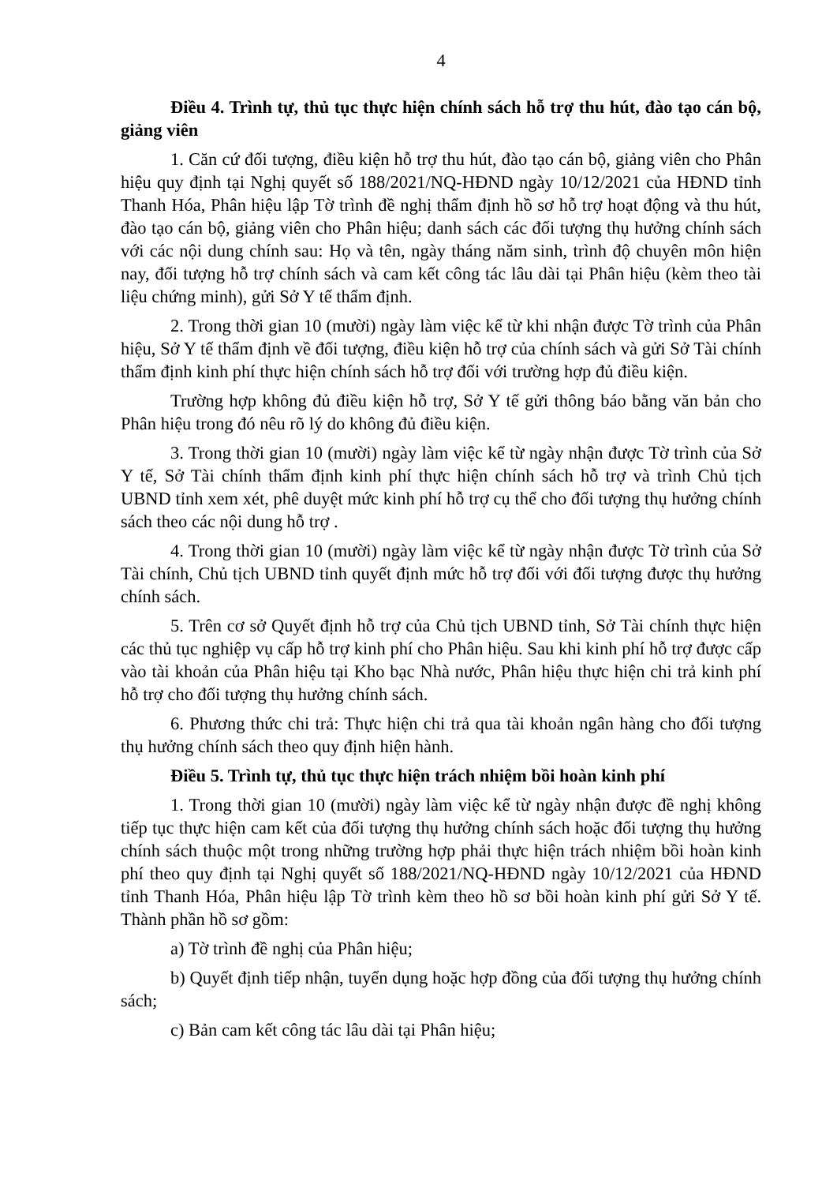4
Điều 4. Trình tự, thủ tục thực hiện chính sách hỗ trợ thu hút, đào tạo cán bộ, giảng viên
1. Căn cứ đối tượng, điều kiện hỗ trợ thu hút, đào tạo cán bộ, giảng viên cho Phân hiệu quy định tại Nghị quyết số 188/2021/NQ-HĐND ngày 10/12/2021 của HĐND tỉnh Thanh Hóa, Phân hiệu lập Tờ trình đề nghị thẩm định hồ sơ hỗ trợ hoạt động và thu hút, đào tạo cán bộ, giảng viên cho Phân hiệu; danh sách các đối tượng thụ hưởng chính sách với các nội dung chính sau: Họ và tên, ngày tháng năm sinh, trình độ chuyên môn hiện nay, đối tượng hỗ trợ chính sách và cam kết công tác lâu dài tại Phân hiệu (kèm theo tài liệu chứng minh), gửi Sở Y tế thẩm định.
2. Trong thời gian 10 (mười) ngày làm việc kể từ khi nhận được Tờ trình của Phân hiệu, Sở Y tế thẩm định về đối tượng, điều kiện hỗ trợ của chính sách và gửi Sở Tài chính thẩm định kinh phí thực hiện chính sách hỗ trợ đối với trường hợp đủ điều kiện.
Trường hợp không đủ điều kiện hỗ trợ, Sở Y tế gửi thông báo bằng văn bản cho Phân hiệu trong đó nêu rõ lý do không đủ điều kiện.
3. Trong thời gian 10 (mười) ngày làm việc kể từ ngày nhận được Tờ trình của Sở Y tế, Sở Tài chính thẩm định kinh phí thực hiện chính sách hỗ trợ và trình Chủ tịch UBND tỉnh xem xét, phê duyệt mức kinh phí hỗ trợ cụ thể cho đối tượng thụ hưởng chính sách theo các nội dung hỗ trợ .
4. Trong thời gian 10 (mười) ngày làm việc kể từ ngày nhận được Tờ trình của Sở Tài chính, Chủ tịch UBND tỉnh quyết định mức hỗ trợ đối với đối tượng được thụ hưởng chính sách.
5. Trên cơ sở Quyết định hỗ trợ của Chủ tịch UBND tỉnh, Sở Tài chính thực hiện các thủ tục nghiệp vụ cấp hỗ trợ kinh phí cho Phân hiệu. Sau khi kinh phí hỗ trợ được cấp vào tài khoản của Phân hiệu tại Kho bạc Nhà nước, Phân hiệu thực hiện chi trả kinh phí hỗ trợ cho đối tượng thụ hưởng chính sách.
6. Phương thức chi trả: Thực hiện chi trả qua tài khoản ngân hàng cho đối tượng thụ hưởng chính sách theo quy định hiện hành.
Điều 5. Trình tự, thủ tục thực hiện trách nhiệm bồi hoàn kinh phí
1. Trong thời gian 10 (mười) ngày làm việc kể từ ngày nhận được đề nghị không tiếp tục thực hiện cam kết của đối tượng thụ hưởng chính sách hoặc đối tượng thụ hưởng chính sách thuộc một trong những trường hợp phải thực hiện trách nhiệm bồi hoàn kinh phí theo quy định tại Nghị quyết số 188/2021/NQ-HĐND ngày 10/12/2021 của HĐND tỉnh Thanh Hóa, Phân hiệu lập Tờ trình kèm theo hồ sơ bồi hoàn kinh phí gửi Sở Y tế. Thành phần hồ sơ gồm:
a) Tờ trình đề nghị của Phân hiệu;
b) Quyết định tiếp nhận, tuyển dụng hoặc hợp đồng của đối tượng thụ hưởng chính sách;
c) Bản cam kết công tác lâu dài tại Phân hiệu;